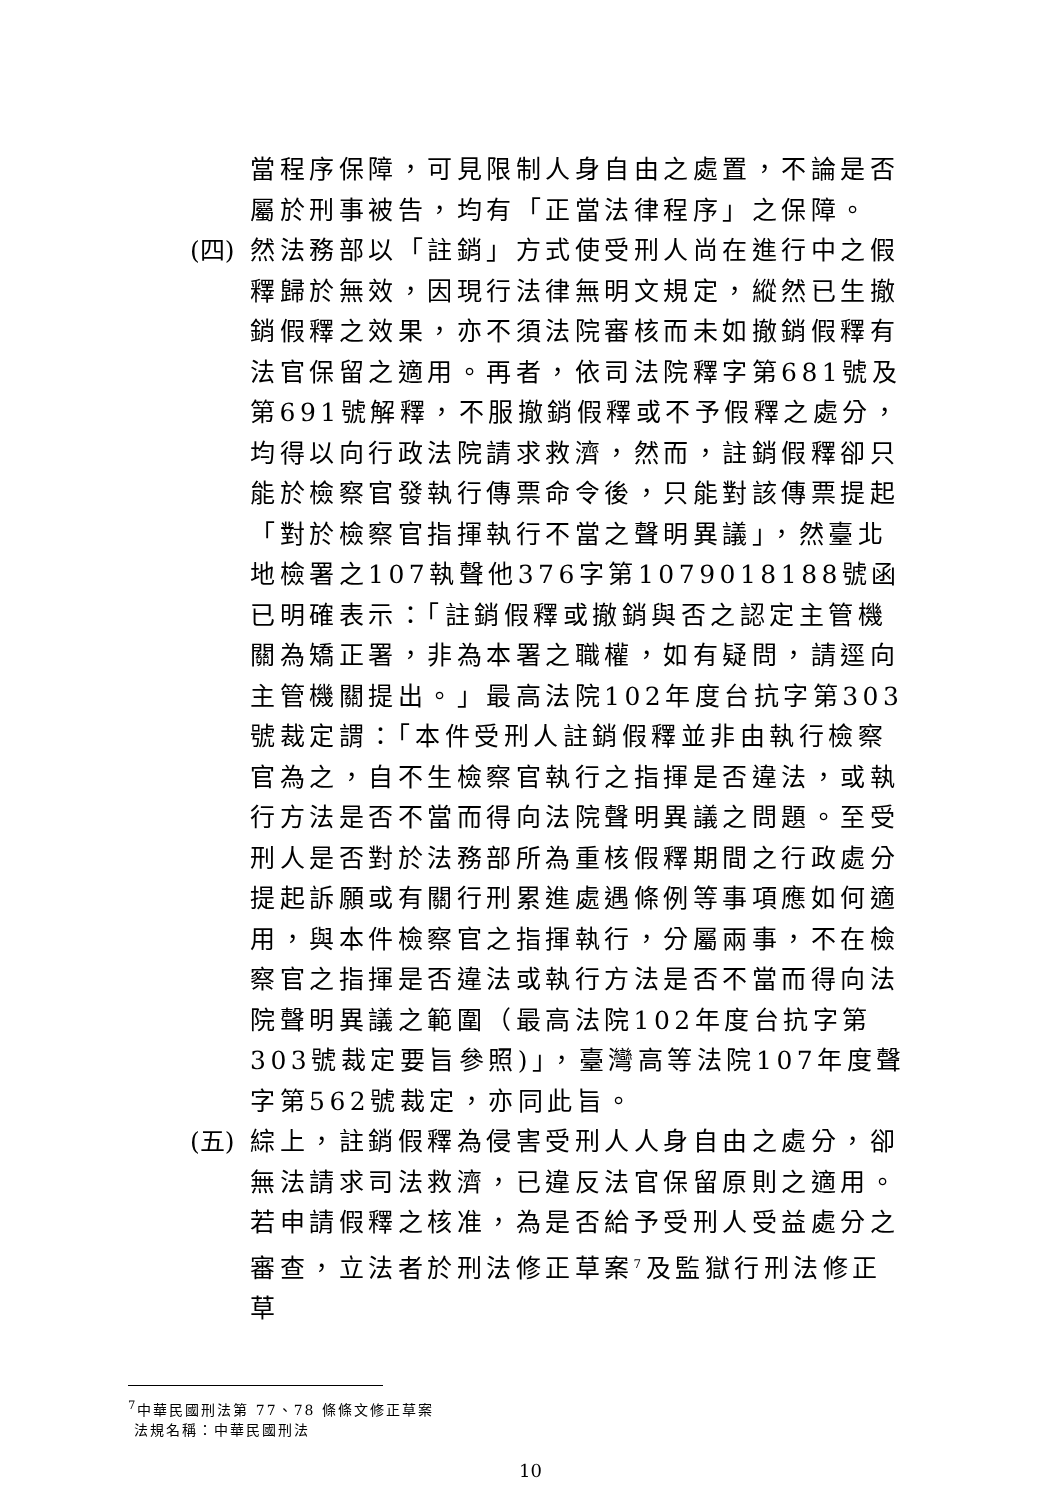當程序保障，可見限制人身自由之處置，不論是否屬於刑事被告，均有「正當法律程序」之保障。
(四)
然法務部以「註銷」方式使受刑人尚在進行中之假釋歸於無效，因現行法律無明文規定，縱然已生撤銷假釋之效果，亦不須法院審核而未如撤銷假釋有法官保留之適用。再者，依司法院釋字第681號及第691號解釋，不服撤銷假釋或不予假釋之處分，均得以向行政法院請求救濟，然而，註銷假釋卻只能於檢察官發執行傳票命令後，只能對該傳票提起「對於檢察官指揮執行不當之聲明異議」，然臺北地檢署之107執聲他376字第1079018188號函已明確表示：「註銷假釋或撤銷與否之認定主管機關為矯正署，非為本署之職權，如有疑問，請逕向主管機關提出。」最高法院102年度台抗字第303號裁定謂：「本件受刑人註銷假釋並非由執行檢察官為之，自不生檢察官執行之指揮是否違法，或執行方法是否不當而得向法院聲明異議之問題。至受刑人是否對於法務部所為重核假釋期間之行政處分提起訴願或有關行刑累進處遇條例等事項應如何適用，與本件檢察官之指揮執行，分屬兩事，不在檢察官之指揮是否違法或執行方法是否不當而得向法院聲明異議之範圍（最高法院102年度台抗字第303號裁定要旨參照)」，臺灣高等法院107年度聲字第562號裁定，亦同此旨。
(五)
綜上，註銷假釋為侵害受刑人人身自由之處分，卻無法請求司法救濟，已違反法官保留原則之適用。若申請假釋之核准，為是否給予受刑人受益處分之審查，立法者於刑法修正草案<sup>7</sup>及監獄行刑法修正草
<sup>7</sup> 中華民國刑法第 77、78 條條文修正草案
法規名稱：中華民國刑法
10